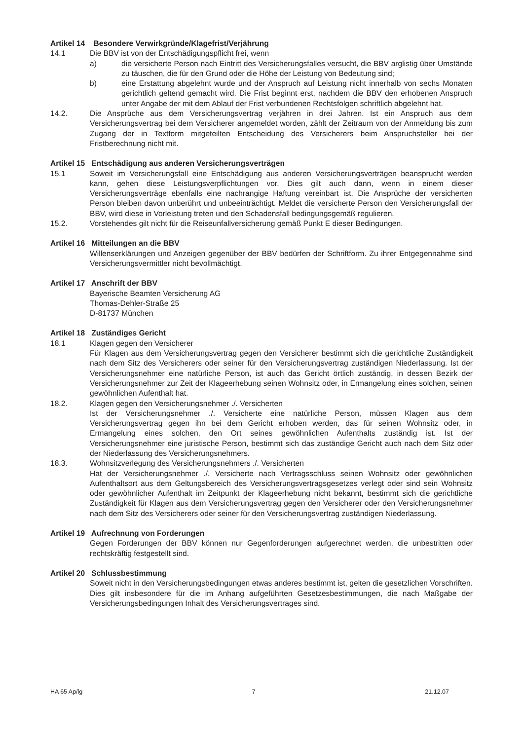Artikel 14 Besondere Verwirkgründe/Klagefrist/Verjährung
14.1 Die BBV ist von der Entschädigungspflicht frei, wenn
a) die versicherte Person nach Eintritt des Versicherungsfalles versucht, die BBV arglistig über Umstände zu täuschen, die für den Grund oder die Höhe der Leistung von Bedeutung sind;
b) eine Erstattung abgelehnt wurde und der Anspruch auf Leistung nicht innerhalb von sechs Monaten gerichtlich geltend gemacht wird. Die Frist beginnt erst, nachdem die BBV den erhobenen Anspruch unter Angabe der mit dem Ablauf der Frist verbundenen Rechtsfolgen schriftlich abgelehnt hat.
14.2. Die Ansprüche aus dem Versicherungsvertrag verjähren in drei Jahren. Ist ein Anspruch aus dem Versicherungsvertrag bei dem Versicherer angemeldet worden, zählt der Zeitraum von der Anmeldung bis zum Zugang der in Textform mitgeteilten Entscheidung des Versicherers beim Anspruchsteller bei der Fristberechnung nicht mit.
Artikel 15 Entschädigung aus anderen Versicherungsverträgen
15.1 Soweit im Versicherungsfall eine Entschädigung aus anderen Versicherungsverträgen beansprucht werden kann, gehen diese Leistungsverpflichtungen vor. Dies gilt auch dann, wenn in einem dieser Versicherungsverträge ebenfalls eine nachrangige Haftung vereinbart ist. Die Ansprüche der versicherten Person bleiben davon unberührt und unbeeinträchtigt. Meldet die versicherte Person den Versicherungsfall der BBV, wird diese in Vorleistung treten und den Schadensfall bedingungsgemäß regulieren.
15.2. Vorstehendes gilt nicht für die Reiseunfallversicherung gemäß Punkt E dieser Bedingungen.
Artikel 16 Mitteilungen an die BBV
Willenserklärungen und Anzeigen gegenüber der BBV bedürfen der Schriftform. Zu ihrer Entgegennahme sind Versicherungsvermittler nicht bevollmächtigt.
Artikel 17 Anschrift der BBV
Bayerische Beamten Versicherung AG
Thomas-Dehler-Straße 25
D-81737 München
Artikel 18 Zuständiges Gericht
18.1 Klagen gegen den Versicherer
Für Klagen aus dem Versicherungsvertrag gegen den Versicherer bestimmt sich die gerichtliche Zuständigkeit nach dem Sitz des Versicherers oder seiner für den Versicherungsvertrag zuständigen Niederlassung. Ist der Versicherungsnehmer eine natürliche Person, ist auch das Gericht örtlich zuständig, in dessen Bezirk der Versicherungsnehmer zur Zeit der Klageerhebung seinen Wohnsitz oder, in Ermangelung eines solchen, seinen gewöhnlichen Aufenthalt hat.
18.2. Klagen gegen den Versicherungsnehmer ./. Versicherten
Ist der Versicherungsnehmer ./. Versicherte eine natürliche Person, müssen Klagen aus dem Versicherungsvertrag gegen ihn bei dem Gericht erhoben werden, das für seinen Wohnsitz oder, in Ermangelung eines solchen, den Ort seines gewöhnlichen Aufenthalts zuständig ist. Ist der Versicherungsnehmer eine juristische Person, bestimmt sich das zuständige Gericht auch nach dem Sitz oder der Niederlassung des Versicherungsnehmers.
18.3. Wohnsitzverlegung des Versicherungsnehmers ./. Versicherten
Hat der Versicherungsnehmer ./. Versicherte nach Vertragsschluss seinen Wohnsitz oder gewöhnlichen Aufenthaltsort aus dem Geltungsbereich des Versicherungsvertragsgesetzes verlegt oder sind sein Wohnsitz oder gewöhnlicher Aufenthalt im Zeitpunkt der Klageerhebung nicht bekannt, bestimmt sich die gerichtliche Zuständigkeit für Klagen aus dem Versicherungsvertrag gegen den Versicherer oder den Versicherungsnehmer nach dem Sitz des Versicherers oder seiner für den Versicherungsvertrag zuständigen Niederlassung.
Artikel 19 Aufrechnung von Forderungen
Gegen Forderungen der BBV können nur Gegenforderungen aufgerechnet werden, die unbestritten oder rechtskräftig festgestellt sind.
Artikel 20 Schlussbestimmung
Soweit nicht in den Versicherungsbedingungen etwas anderes bestimmt ist, gelten die gesetzlichen Vorschriften. Dies gilt insbesondere für die im Anhang aufgeführten Gesetzesbestimmungen, die nach Maßgabe der Versicherungsbedingungen Inhalt des Versicherungsvertrages sind.
HA 65 Ap/lg 7 21.12.07